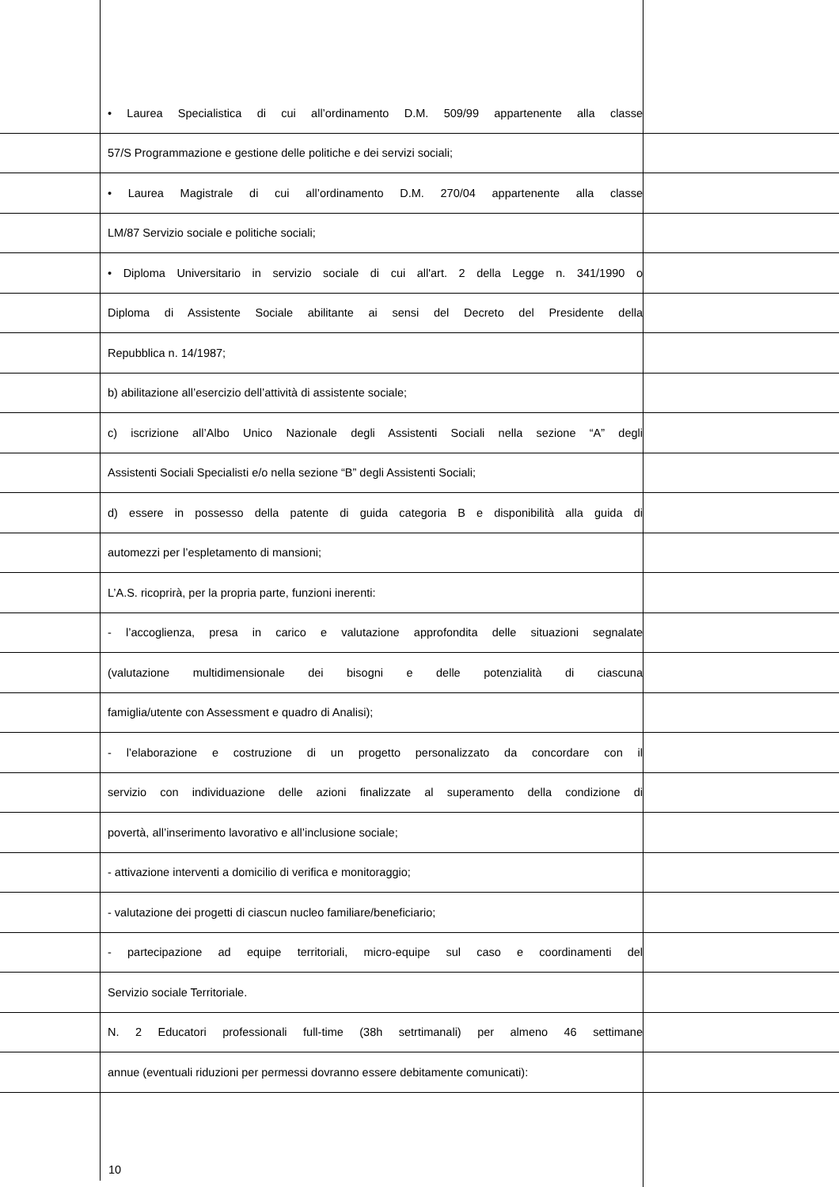• Laurea Specialistica di cui all’ordinamento D.M. 509/99 appartenente alla classe
57/S Programmazione e gestione delle politiche e dei servizi sociali;
• Laurea Magistrale di cui all’ordinamento D.M. 270/04 appartenente alla classe
LM/87 Servizio sociale e politiche sociali;
• Diploma Universitario in servizio sociale di cui all'art. 2 della Legge n. 341/1990 o
Diploma di Assistente Sociale abilitante ai sensi del Decreto del Presidente della
Repubblica n. 14/1987;
b) abilitazione all’esercizio dell’attività di assistente sociale;
c) iscrizione all’Albo Unico Nazionale degli Assistenti Sociali nella sezione “A” degli
Assistenti Sociali Specialisti e/o nella sezione “B” degli Assistenti Sociali;
d) essere in possesso della patente di guida categoria B e disponibilità alla guida di
automezzi per l’espletamento di mansioni;
L’A.S. ricoprirà, per la propria parte, funzioni inerenti:
- l’accoglienza, presa in carico e valutazione approfondita delle situazioni segnalate
(valutazione multidimensionale dei bisogni e delle potenzialità di ciascuna
famiglia/utente con Assessment e quadro di Analisi);
- l’elaborazione e costruzione di un progetto personalizzato da concordare con il
servizio con individuazione delle azioni finalizzate al superamento della condizione di
povertà, all’inserimento lavorativo e all’inclusione sociale;
- attivazione interventi a domicilio di verifica e monitoraggio;
- valutazione dei progetti di ciascun nucleo familiare/beneficiario;
- partecipazione ad equipe territoriali, micro-equipe sul caso e coordinamenti del
Servizio sociale Territoriale.
N. 2 Educatori professionali full-time (38h setrtimanali) per almeno 46 settimane
annue (eventuali riduzioni per permessi dovranno essere debitamente comunicati):
10